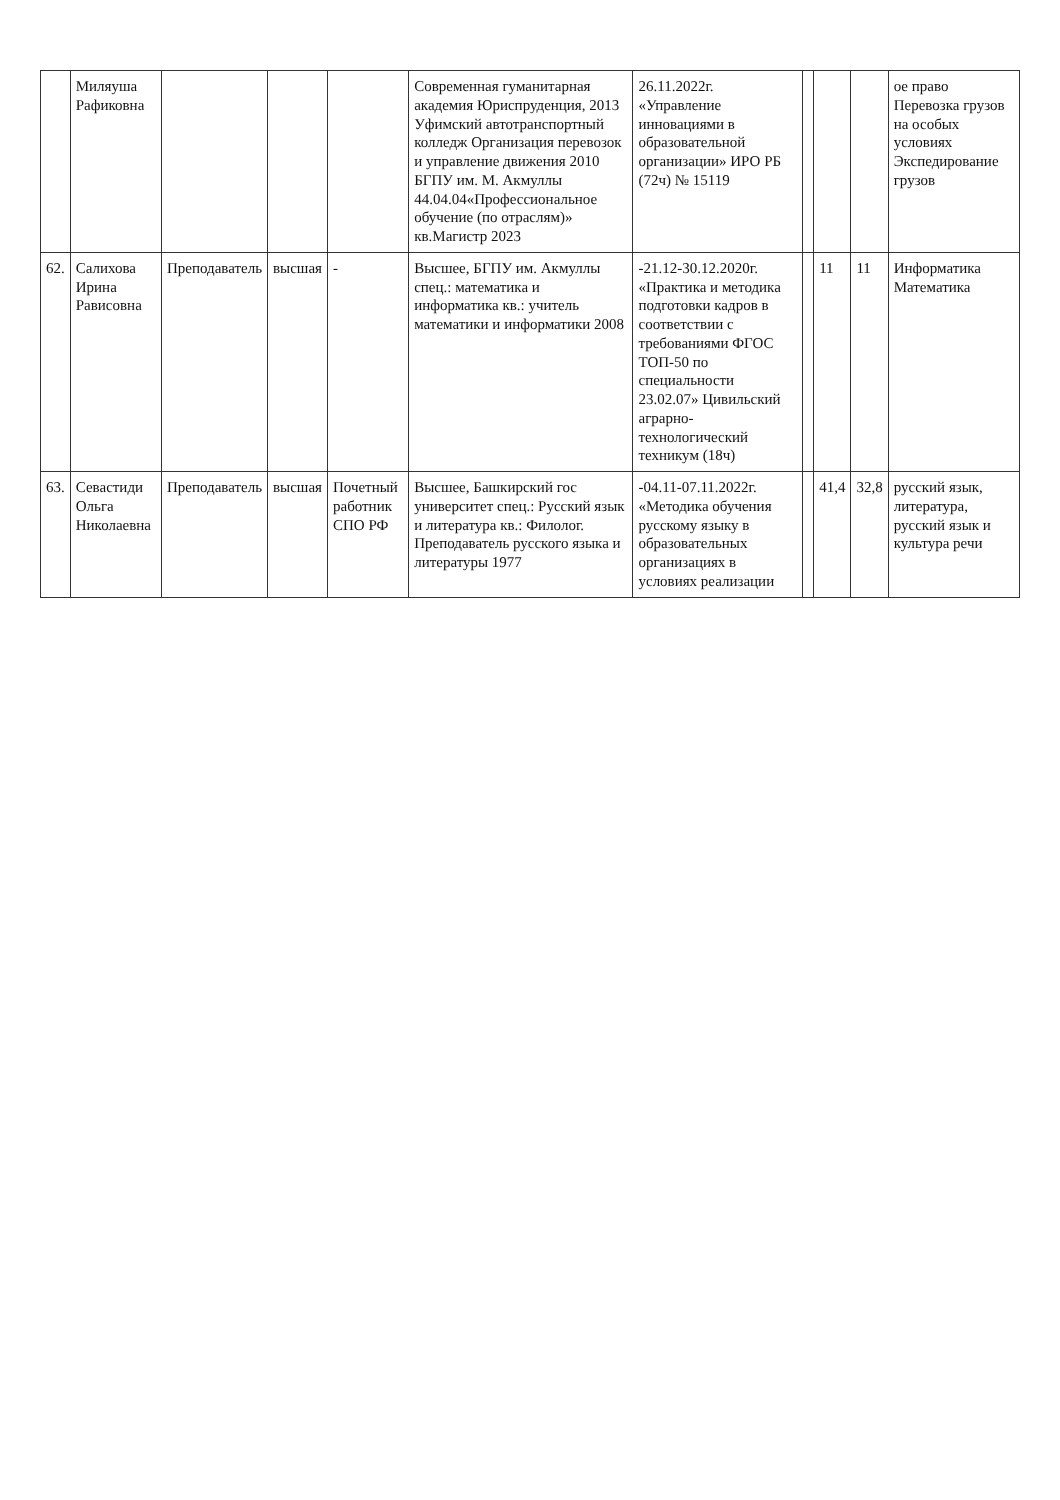| | Миляуша Рафиковна | | | | Современная гуманитарная академия Юриспруденция, 2013 Уфимский автотранспортный колледж Организация перевозок и управление движения 2010 БГПУ им. М. Акмуллы 44.04.04«Профессиональное обучение (по отраслям)» кв.Магистр 2023 | 26.11.2022г. «Управление инновациями в образовательной организации» ИРО РБ (72ч) № 15119 | | | | ое право Перевозка грузов на особых условиях Экспедирование грузов |
| 62. | Салихова Ирина Рависовна | Преподаватель | высшая | - | Высшее, БГПУ им. Акмуллы спец.: математика и информатика кв.: учитель математики и информатики 2008 | -21.12-30.12.2020г. «Практика и методика подготовки кадров в соответствии с требованиями ФГОС ТОП-50 по специальности 23.02.07» Цивильский аграрно-технологический техникум (18ч) | | 11 | 11 | Информатика Математика |
| 63. | Севастиди Ольга Николаевна | Преподаватель | высшая | Почетный работник СПО РФ | Высшее, Башкирский гос университет спец.: Русский язык и литература кв.: Филолог. Преподаватель русского языка и литературы 1977 | -04.11-07.11.2022г. «Методика обучения русскому языку в образовательных организациях в условиях реализации | | 41,4 | 32,8 | русский язык, литература, русский язык и культура речи |